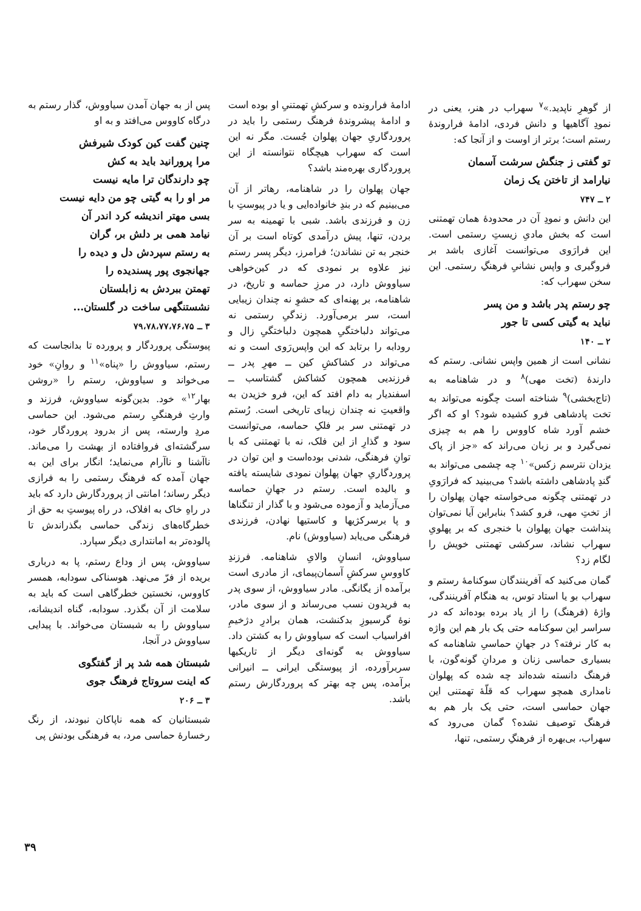از گوهرِ ناپدید.»<sup>۷</sup> سهراب در هنر، یعنی در نمودِ آگاهیها و دانش فردی، ادامهٔ فرارونده‌ٔ رستم است؛ برتر از اوست و از آنجا که:
تو گفتی ز جنگش سرشت آسمان
نیارامد از تاختن یک زمان
۲ ــ ۷۴۷
این دانش و نمودِ آن در محدودهٔ همان تهمتنی است که بخش مادیِ زیستِ رستمی است. این فرارَوی می‌توانست آغازی باشد بر فروگیری و واپس نشانیِ فرهنگِ رستمی. این سخن سهراب که:
چو رستم پدر باشد و من پسر
نباید به گیتی کسی تا جور
۲ ــ ۱۴۰
نشانی است از همین واپس نشانی. رستم که دارندهٔ (تخت مهی)<sup>۸</sup> و در شاهنامه به (تاج‌بخشی)<sup>۹</sup> شناخته است چگونه می‌تواند به تخت پادشاهی فرو کشیده شود؟ او که اگر خشم آورد شاه کاووس را هم به چیزی نمی‌گیرد و بر زبان می‌راند که «جز از پاک یزدان نترسم زکس»<sup>۱۰</sup> چه چشمی می‌تواند به گندِ پادشاهی داشته باشد؟ می‌بینید که فرارَویِ در تهمتنی چگونه می‌خواسته جهان پهلوان را از تختِ مهی، فرو کشد؟ بنابراین آیا نمی‌توان پنداشت جهان پهلوان با خنجری که بر پهلویِ سهراب نشاند، سرکشی تهمتنی خویش را لگام زد؟
گمان می‌کنید که آفرینندگان سوکنامهٔ رستم و سهراب‌ بو یا استاد توس، به هنگام آفرینندگی، واژهٔ (فرهنگ) را از یاد برده بوده‌اند که در سراسر این سوکنامه حتی یک بار هم این واژه به کار نرفته؟ در جهانِ حماسیِ شاهنامه که بسیاری حماسی زنان و مردانِ گونه‌گون، با فرهنگ دانسته شده‌اند چه شده که پهلوان نامداری همچو سهراب که قلّهٔ تهمتنی این جهان حماسی است، حتی یک بار هم به فرهنگ توصیف نشده؟ گمان می‌رود که سهراب، بی‌بهره از فرهنگِ رستمی، تنها،
ادامهٔ فرارونده و سرکشِ تهمتنیِ او بوده است و ادامهٔ پیشروندهٔ فرهنگ رستمی را باید در پروردگاریِ جهان پهلوان جُست. مگر نه این است که سهراب هیچگاه نتوانسته از این پروردگاری بهره‌مند باشد؟
جهان پهلوان را در شاهنامه، رهاتر از آن می‌بینیم که در بندِ خانواده‌ایی و یا در پیوستِ با زن و فرزندی باشد. شبی با تهمینه به سر بردن، تنها، پیش درآمدی کوتاه است بر آن خنجر به تن نشاندن؛ فرامرز، دیگر پسر رستم نیز علاوه بر نمودی که در کین‌خواهی سیاووش دارد، در مرزِ حماسه و تاریخ، در شاهنامه، بر پهنه‌ای که حشوِ نه چندان زیبایی است، سر برمی‌آورد. زندگیِ رستمی نه می‌تواند دلباختگیِ همچون دلباختگیِ زال و رودابه را برتابد که این واپس‌رَوی است و نه می‌تواند در کشاکشِ کین ــ مهرِ پدر ــ فرزندیی همچون کشاکش گشتاسب ــ اسفندیار به دام افتد که این، فرو خزیدن به واقعیتِ نه چندان زیبای تاریخی است. رُستم در تهمتنی سر بر فلکِ حماسه، می‌توانست سود و گذارِ از این فلک، نه با تهمتنی که با توانِ فرهنگی، شدنی بوده‌است و این توان در پروردگاریِ جهان پهلوان نمودی شایسته یافته و بالیده است. رستم در جهانِ حماسه می‌آزماید و آزموده می‌شود و با گذار از تنگناها و پا برسرکژیها و کاستیها نهادن، فرزندی فرهنگی می‌یابد (سیاووش) نام.
سیاووش، انسانِ والایِ شاهنامه. فرزندِ کاووسِ سرکشِ آسمان‌پیمای، از مادری است برآمده از یگانگی. مادر سیاووش، از سوی پدر به فریدون نسب می‌رساند و از سوی مادر، نوهٔ گرسیوزِ بدکنشت، همان برادرِ دژخیمِ افراسیاب است که سیاووش را به کشتن داد. سیاووش به گونه‌ای دیگر از تاریکیها سربرآورده، از پیوستگی ایرانی ــ انیرانی برآمده، پس چه بهتر که پروردگارش رستم باشد.
پس از به جهان آمدن سیاووش، گذار رستم به درگاه کاووس می‌افتد و به او
چنین گفت کین کودک شیرفش
مرا پرورانید باید به کش
چو دارندگان ترا مایه نیست
مر او را به گیتی چو من دایه نیست
بسی مهتر اندیشه کرد اندر آن
نیامد همی بر دلش بر، گران
به رستم سپردش دل و دیده را
جهانجوی پور پسندیده را
تهمتن ببردش به زابلستان
نشستنگهی ساخت در گلستان...
۳ ــ ۷۹،۷۸،۷۷،۷۶،۷۵
پیوستگی پروردگار و پرورده تا بدانجاست که رستم، سیاووش را «پناه»<sup>۱۱</sup> و روانِ» خود می‌خواند و سیاووش، رستم را «روشن بهار<sup>۱۲</sup>» خود. بدین‌گونه سیاووش، فرزند و وارثِ فرهنگیِ رستم می‌شود. این حماسی مردِ وارسته، پس از بدرود پروردگار خود، سرگشته‌ای فروافتاده از بهشت را می‌ماند. ناآشنا و ناآرام می‌نماید؛ انگار برای این به جهان آمده که فرهنگ رستمی را به فرازی دیگر رساند؛ امانتی از پروردگارش دارد که باید در راهِ خاک به افلاک، در راه پیوستِ به حق از خطرگاه‌های زندگی حماسی بگذراندش تا پالوده‌تر به امانتداری دیگر سپارد.
سیاووش، پس از وداع رستم، پا به درباری بریده از فرّ می‌نهد. هوسناکی سودابه، همسر کاووس، نخستین خطرگاهی است که باید به سلامت از آن بگذرد. سودابه، گناه اندیشانه، سیاووش را به شبستان می‌خواند. با پیدایی سیاووش در آنجا،
شبستان همه شد پر از گفتگوی
که اینت سروتاج فرهنگ جوی
۳ ــ ۲۰۶
شبستانیان که همه ناپاکان نبودند، از رنگ رخسارهٔ حماسی مرد، به فرهنگی بودنش پی
۳۹